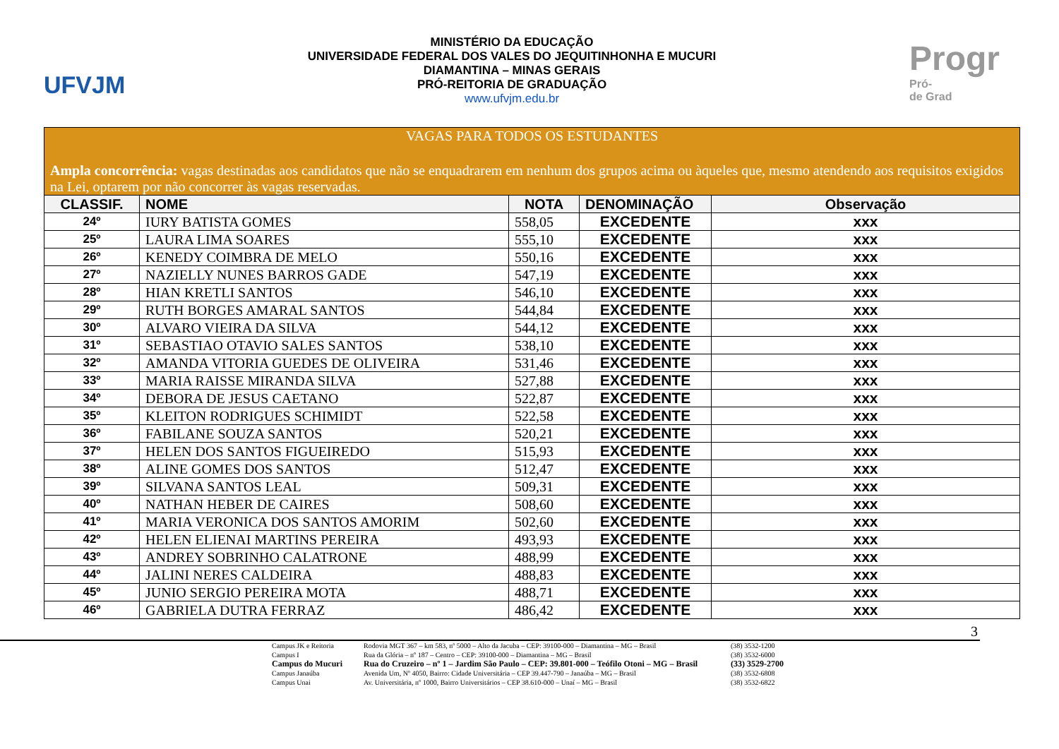UFVJM
MINISTÉRIO DA EDUCAÇÃO
UNIVERSIDADE FEDERAL DOS VALES DO JEQUITINHONHA E MUCURI
DIAMANTINA – MINAS GERAIS
PRÓ-REITORIA DE GRADUAÇÃO
www.ufvjm.edu.br
Progr
Pró-
de Grad
| VAGAS PARA TODOS OS ESTUDANTES Ampla concorrência: vagas destinadas aos candidatos que não se enquadrarem em nenhum dos grupos acima ou àqueles que, mesmo atendendo aos requisitos exigidos na Lei, optarem por não concorrer às vagas reservadas. | | | | |
| CLASSIF. | NOME | NOTA | DENOMINAÇÃO | Observação |
| 24º | IURY BATISTA GOMES | 558,05 | EXCEDENTE | xxx |
| 25º | LAURA LIMA SOARES | 555,10 | EXCEDENTE | xxx |
| 26º | KENEDY COIMBRA DE MELO | 550,16 | EXCEDENTE | xxx |
| 27º | NAZIELLY NUNES BARROS GADE | 547,19 | EXCEDENTE | xxx |
| 28º | HIAN KRETLI SANTOS | 546,10 | EXCEDENTE | xxx |
| 29º | RUTH BORGES AMARAL SANTOS | 544,84 | EXCEDENTE | xxx |
| 30º | ALVARO VIEIRA DA SILVA | 544,12 | EXCEDENTE | xxx |
| 31º | SEBASTIAO OTAVIO SALES SANTOS | 538,10 | EXCEDENTE | xxx |
| 32º | AMANDA VITORIA GUEDES DE OLIVEIRA | 531,46 | EXCEDENTE | xxx |
| 33º | MARIA RAISSE MIRANDA SILVA | 527,88 | EXCEDENTE | xxx |
| 34º | DEBORA DE JESUS CAETANO | 522,87 | EXCEDENTE | xxx |
| 35º | KLEITON RODRIGUES SCHIMIDT | 522,58 | EXCEDENTE | xxx |
| 36º | FABILANE SOUZA SANTOS | 520,21 | EXCEDENTE | xxx |
| 37º | HELEN DOS SANTOS FIGUEIREDO | 515,93 | EXCEDENTE | xxx |
| 38º | ALINE GOMES DOS SANTOS | 512,47 | EXCEDENTE | xxx |
| 39º | SILVANA SANTOS LEAL | 509,31 | EXCEDENTE | xxx |
| 40º | NATHAN HEBER DE CAIRES | 508,60 | EXCEDENTE | xxx |
| 41º | MARIA VERONICA DOS SANTOS AMORIM | 502,60 | EXCEDENTE | xxx |
| 42º | HELEN ELIENAI MARTINS PEREIRA | 493,93 | EXCEDENTE | xxx |
| 43º | ANDREY SOBRINHO CALATRONE | 488,99 | EXCEDENTE | xxx |
| 44º | JALINI NERES CALDEIRA | 488,83 | EXCEDENTE | xxx |
| 45º | JUNIO SERGIO PEREIRA MOTA | 488,71 | EXCEDENTE | xxx |
| 46º | GABRIELA DUTRA FERRAZ | 486,42 | EXCEDENTE | xxx |
3
Campus JK e Reitoria Rodovia MGT 367 – km 583, nº 5000 – Alto da Jacuba – CEP: 39100-000 – Diamantina – MG – Brasil (38) 3532-1200
Campus I Rua da Glória – nº 187 – Centro – CEP: 39100-000 – Diamantina – MG – Brasil (38) 3532-6000
Campus do Mucuri Rua do Cruzeiro – nº 1 – Jardim São Paulo – CEP: 39.801-000 – Teófilo Otoni – MG – Brasil (33) 3529-2700
Campus Janaúba Avenida Um, Nº 4050, Bairro: Cidade Universitária – CEP 39.447-790 – Janaúba – MG – Brasil (38) 3532-6808
Campus Unai Av. Universitária, nº 1000, Bairro Universitários – CEP 38.610-000 – Unaí – MG – Brasil (38) 3532-6822